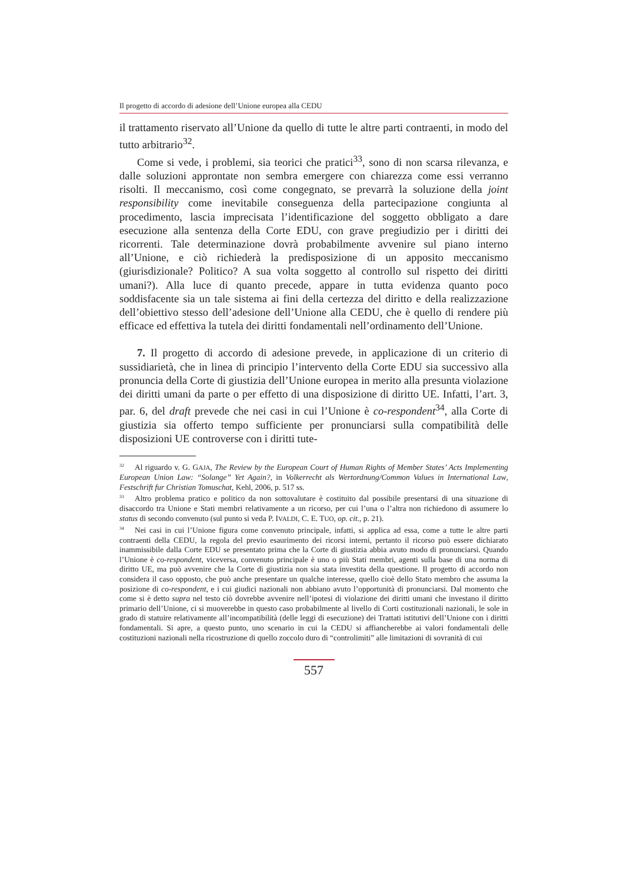Il progetto di accordo di adesione dell’Unione europea alla CEDU
il trattamento riservato all’Unione da quello di tutte le altre parti contraenti, in modo del tutto arbitrario<sup>32</sup>.
Come si vede, i problemi, sia teorici che pratici<sup>33</sup>, sono di non scarsa rilevanza, e dalle soluzioni approntate non sembra emergere con chiarezza come essi verranno risolti. Il meccanismo, così come congegnato, se prevarrà la soluzione della joint responsibility come inevitabile conseguenza della partecipazione congiunta al procedimento, lascia imprecisata l’identificazione del soggetto obbligato a dare esecuzione alla sentenza della Corte EDU, con grave pregiudizio per i diritti dei ricorrenti. Tale determinazione dovrà probabilmente avvenire sul piano interno all’Unione, e ciò richiederà la predisposizione di un apposito meccanismo (giurisdizionale? Politico? A sua volta soggetto al controllo sul rispetto dei diritti umani?). Alla luce di quanto precede, appare in tutta evidenza quanto poco soddisfacente sia un tale sistema ai fini della certezza del diritto e della realizzazione dell’obiettivo stesso dell’adesione dell’Unione alla CEDU, che è quello di rendere più efficace ed effettiva la tutela dei diritti fondamentali nell’ordinamento dell’Unione.
7. Il progetto di accordo di adesione prevede, in applicazione di un criterio di sussidiarietà, che in linea di principio l’intervento della Corte EDU sia successivo alla pronuncia della Corte di giustizia dell’Unione europea in merito alla presunta violazione dei diritti umani da parte o per effetto di una disposizione di diritto UE. Infatti, l’art. 3, par. 6, del draft prevede che nei casi in cui l’Unione è co-respondent<sup>34</sup>, alla Corte di giustizia sia offerto tempo sufficiente per pronunciarsi sulla compatibilità delle disposizioni UE controverse con i diritti tute-
<sup>32</sup>Al riguardo v. G. GAJA, The Review by the European Court of Human Rights of Member States’ Acts Implementing European Union Law: “Solange” Yet Again?, in Volkerrecht als Wertordnung/Common Values in International Law, Festschrift fur Christian Tomuschat, Kehl, 2006, p. 517 ss.
<sup>33</sup> Altro problema pratico e politico da non sottovalutare è costituito dal possibile presentarsi di una situazione di disaccordo tra Unione e Stati membri relativamente a un ricorso, per cui l’una o l’altra non richiedono di assumere lo status di secondo convenuto (sul punto si veda P. IVALDI, C. E. TUO, op. cit., p. 21).
<sup>34</sup> Nei casi in cui l’Unione figura come convenuto principale, infatti, si applica ad essa, come a tutte le altre parti contraenti della CEDU, la regola del previo esaurimento dei ricorsi interni, pertanto il ricorso può essere dichiarato inammissibile dalla Corte EDU se presentato prima che la Corte di giustizia abbia avuto modo di pronunciarsi. Quando l’Unione è co-respondent, viceversa, convenuto principale è uno o più Stati membri, agenti sulla base di una norma di diritto UE, ma può avvenire che la Corte di giustizia non sia stata investita della questione. Il progetto di accordo non considera il caso opposto, che può anche presentare un qualche interesse, quello cioè dello Stato membro che assuma la posizione di co-respondent, e i cui giudici nazionali non abbiano avuto l’opportunità di pronunciarsi. Dal momento che come si è detto supra nel testo ciò dovrebbe avvenire nell’ipotesi di violazione dei diritti umani che investano il diritto primario dell’Unione, ci si muoverebbe in questo caso probabilmente al livello di Corti costituzionali nazionali, le sole in grado di statuire relativamente all’incompatibilità (delle leggi di esecuzione) dei Trattati istitutivi dell’Unione con i diritti fondamentali. Si apre, a questo punto, uno scenario in cui la CEDU si affiancherebbe ai valori fondamentali delle costituzioni nazionali nella ricostruzione di quello zoccolo duro di “controlimiti” alle limitazioni di sovranità di cui
557